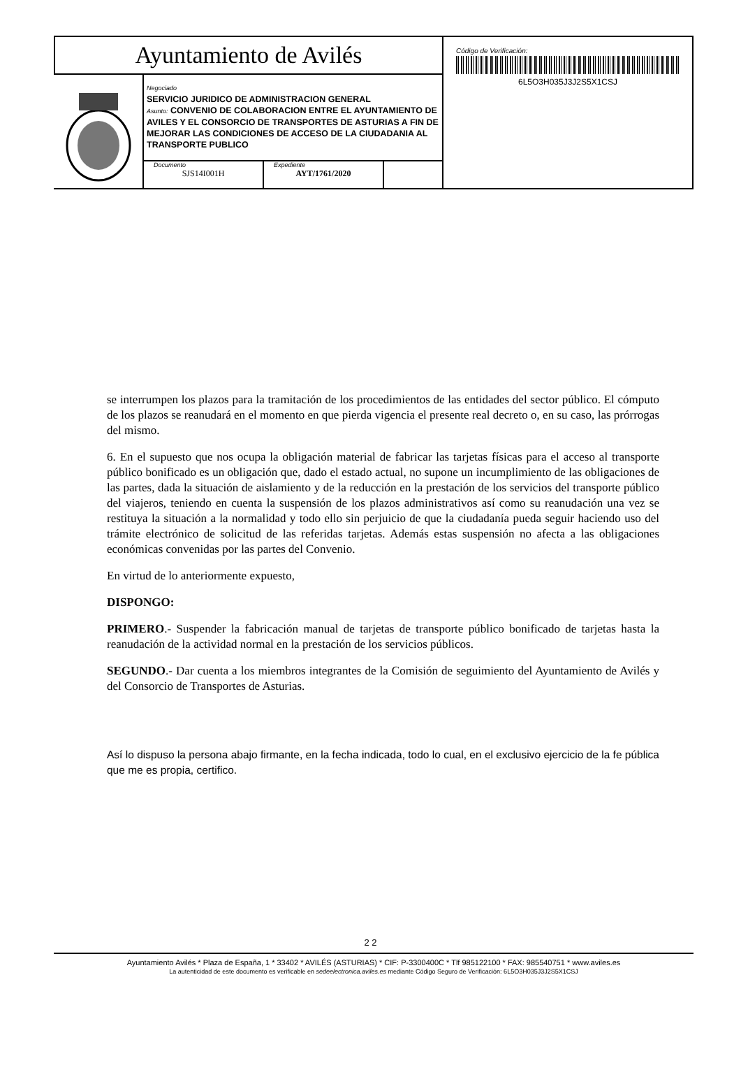Ayuntamiento de Avilés
Negociado
SERVICIO JURIDICO DE ADMINISTRACION GENERAL
Asunto: CONVENIO DE COLABORACION ENTRE EL AYUNTAMIENTO DE AVILES Y EL CONSORCIO DE TRANSPORTES DE ASTURIAS A FIN DE MEJORAR LAS CONDICIONES DE ACCESO DE LA CIUDADANIA AL TRANSPORTE PUBLICO
Documento
SJS14I001H
Expediente
AYT/1761/2020
Código de Verificación:
6L5O3H035J3J2S5X1CSJ
se interrumpen los plazos para la tramitación de los procedimientos de las entidades del sector público. El cómputo de los plazos se reanudará en el momento en que pierda vigencia el presente real decreto o, en su caso, las prórrogas del mismo.
6. En el supuesto que nos ocupa la obligación material de fabricar las tarjetas físicas para el acceso al transporte público bonificado es un obligación que, dado el estado actual, no supone un incumplimiento de las obligaciones de las partes, dada la situación de aislamiento y de la reducción en la prestación de los servicios del transporte público del viajeros, teniendo en cuenta la suspensión de los plazos administrativos así como su reanudación una vez se restituya la situación a la normalidad y todo ello sin perjuicio de que la ciudadanía pueda seguir haciendo uso del trámite electrónico de solicitud de las referidas tarjetas. Además estas suspensión no afecta a las obligaciones económicas convenidas por las partes del Convenio.
En virtud de lo anteriormente expuesto,
DISPONGO:
PRIMERO.- Suspender la fabricación manual de tarjetas de transporte público bonificado de tarjetas hasta la reanudación de la actividad normal en la prestación de los servicios públicos.
SEGUNDO.- Dar cuenta a los miembros integrantes de la Comisión de seguimiento del Ayuntamiento de Avilés y del Consorcio de Transportes de Asturias.
Así lo dispuso la persona abajo firmante, en la fecha indicada, todo lo cual, en el exclusivo ejercicio de la fe pública que me es propia, certifico.
2 2
Ayuntamiento Avilés * Plaza de España, 1 * 33402 * AVILÉS (ASTURIAS) * CIF: P-3300400C * Tlf 985122100 * FAX: 985540751 * www.aviles.es
La autenticidad de este documento es verificable en sedeelectronica.aviles.es mediante Código Seguro de Verificación: 6L5O3H035J3J2S5X1CSJ